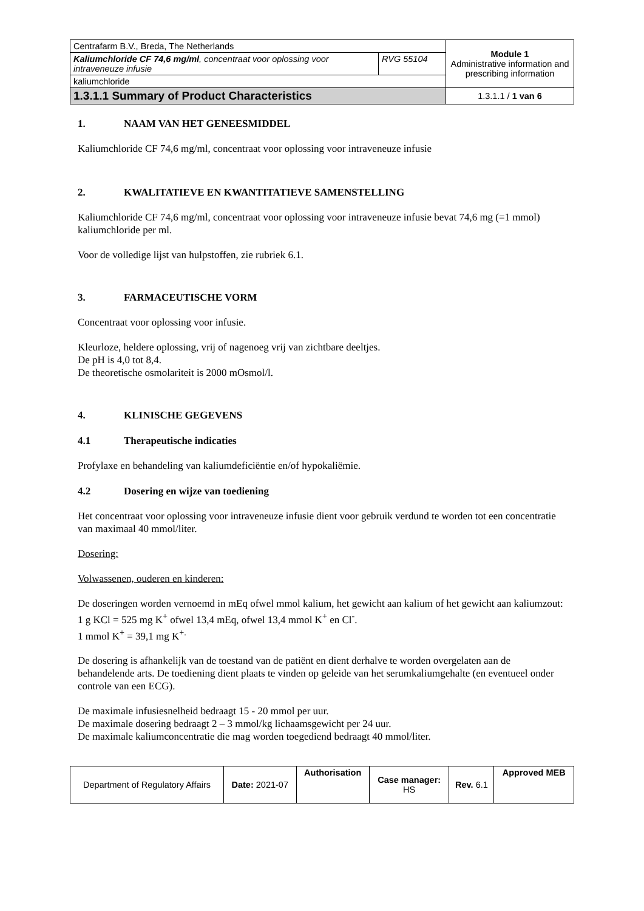| Centrafarm B.V., Breda, The Netherlands | | Module 1 Administrative information and prescribing information |
| Kaliumchloride CF 74,6 mg/ml , concentraat voor oplossing voor intraveneuze infusie | RVG 55104 | |
| kaliumchloride | | |
| 1.3.1.1 Summary of Product Characteristics | | 1.3.1.1 / 1 van 6 |
1. NAAM VAN HET GENEESMIDDEL
Kaliumchloride CF 74,6 mg/ml, concentraat voor oplossing voor intraveneuze infusie
2. KWALITATIEVE EN KWANTITATIEVE SAMENSTELLING
Kaliumchloride CF 74,6 mg/ml, concentraat voor oplossing voor intraveneuze infusie bevat 74,6 mg (=1 mmol) kaliumchloride per ml.
Voor de volledige lijst van hulpstoffen, zie rubriek 6.1.
3. FARMACEUTISCHE VORM
Concentraat voor oplossing voor infusie.
Kleurloze, heldere oplossing, vrij of nagenoeg vrij van zichtbare deeltjes.
De pH is 4,0 tot 8,4.
De theoretische osmolariteit is 2000 mOsmol/l.
4. KLINISCHE GEGEVENS
4.1 Therapeutische indicaties
Profylaxe en behandeling van kaliumdeficiëntie en/of hypokaliëmie.
4.2 Dosering en wijze van toediening
Het concentraat voor oplossing voor intraveneuze infusie dient voor gebruik verdund te worden tot een concentratie van maximaal 40 mmol/liter.
Dosering:
Volwassenen, ouderen en kinderen:
De doseringen worden vernoemd in mEq ofwel mmol kalium, het gewicht aan kalium of het gewicht aan kaliumzout:
1 g KCl = 525 mg K<sup>+</sup> ofwel 13,4 mEq, ofwel 13,4 mmol K<sup>+</sup> en Cl<sup>-</sup>.
1 mmol K<sup>+</sup> = 39,1 mg K<sup>+.</sup>
De dosering is afhankelijk van de toestand van de patiënt en dient derhalve te worden overgelaten aan de behandelende arts. De toediening dient plaats te vinden op geleide van het serumkaliumgehalte (en eventueel onder controle van een ECG).
De maximale infusiesnelheid bedraagt 15 - 20 mmol per uur.
De maximale dosering bedraagt 2 – 3 mmol/kg lichaamsgewicht per 24 uur.
De maximale kaliumconcentratie die mag worden toegediend bedraagt 40 mmol/liter.
| Department of Regulatory Affairs | Date: 2021-07 | Authorisation | Case manager: HS | Rev. 6.1 | Approved MEB |